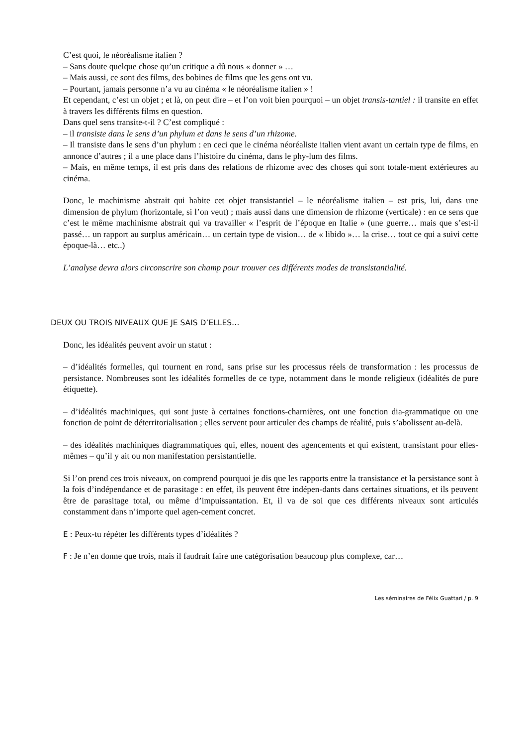C’est quoi, le néoréalisme italien ?
– Sans doute quelque chose qu’un critique a dû nous « donner » …
– Mais aussi, ce sont des films, des bobines de films que les gens ont vu.
– Pourtant, jamais personne n’a vu au cinéma « le néoréalisme italien » !
Et cependant, c’est un objet ; et là, on peut dire – et l’on voit bien pourquoi – un objet transis-tantiel : il transite en effet à travers les différents films en question.
Dans quel sens transite-t-il ? C’est compliqué :
– il transiste dans le sens d’un phylum et dans le sens d’un rhizome.
– Il transiste dans le sens d’un phylum : en ceci que le cinéma néoréaliste italien vient avant un certain type de films, en annonce d’autres ; il a une place dans l’histoire du cinéma, dans le phy-lum des films.
– Mais, en même temps, il est pris dans des relations de rhizome avec des choses qui sont totale-ment extérieures au cinéma.
Donc, le machinisme abstrait qui habite cet objet transistantiel – le néoréalisme italien – est pris, lui, dans une dimension de phylum (horizontale, si l’on veut) ; mais aussi dans une dimension de rhizome (verticale) : en ce sens que c’est le même machinisme abstrait qui va travailler « l’esprit de l’époque en Italie » (une guerre… mais que s’est-il passé… un rapport au surplus américain… un certain type de vision… de « libido »… la crise… tout ce qui a suivi cette époque-là… etc..)
L’analyse devra alors circonscrire son champ pour trouver ces différents modes de transistantialité.
DEUX OU TROIS NIVEAUX QUE JE SAIS D’ELLES…
Donc, les idéalités peuvent avoir un statut :
– d’idéalités formelles, qui tournent en rond, sans prise sur les processus réels de transformation : les processus de persistance. Nombreuses sont les idéalités formelles de ce type, notamment dans le monde religieux (idéalités de pure étiquette).
– d’idéalités machiniques, qui sont juste à certaines fonctions-charnières, ont une fonction dia-grammatique ou une fonction de point de déterritorialisation ; elles servent pour articuler des champs de réalité, puis s’abolissent au-delà.
– des idéalités machiniques diagrammatiques qui, elles, nouent des agencements et qui existent, transistant pour elles-mêmes – qu’il y ait ou non manifestation persistantielle.
Si l’on prend ces trois niveaux, on comprend pourquoi je dis que les rapports entre la transistance et la persistance sont à la fois d’indépendance et de parasitage : en effet, ils peuvent être indépen-dants dans certaines situations, et ils peuvent être de parasitage total, ou même d’impuissantation. Et, il va de soi que ces différents niveaux sont articulés constamment dans n’importe quel agen-cement concret.
E : Peux-tu répéter les différents types d’idéalités ?
F : Je n’en donne que trois, mais il faudrait faire une catégorisation beaucoup plus complexe, car…
Les séminaires de Félix Guattari / p. 9